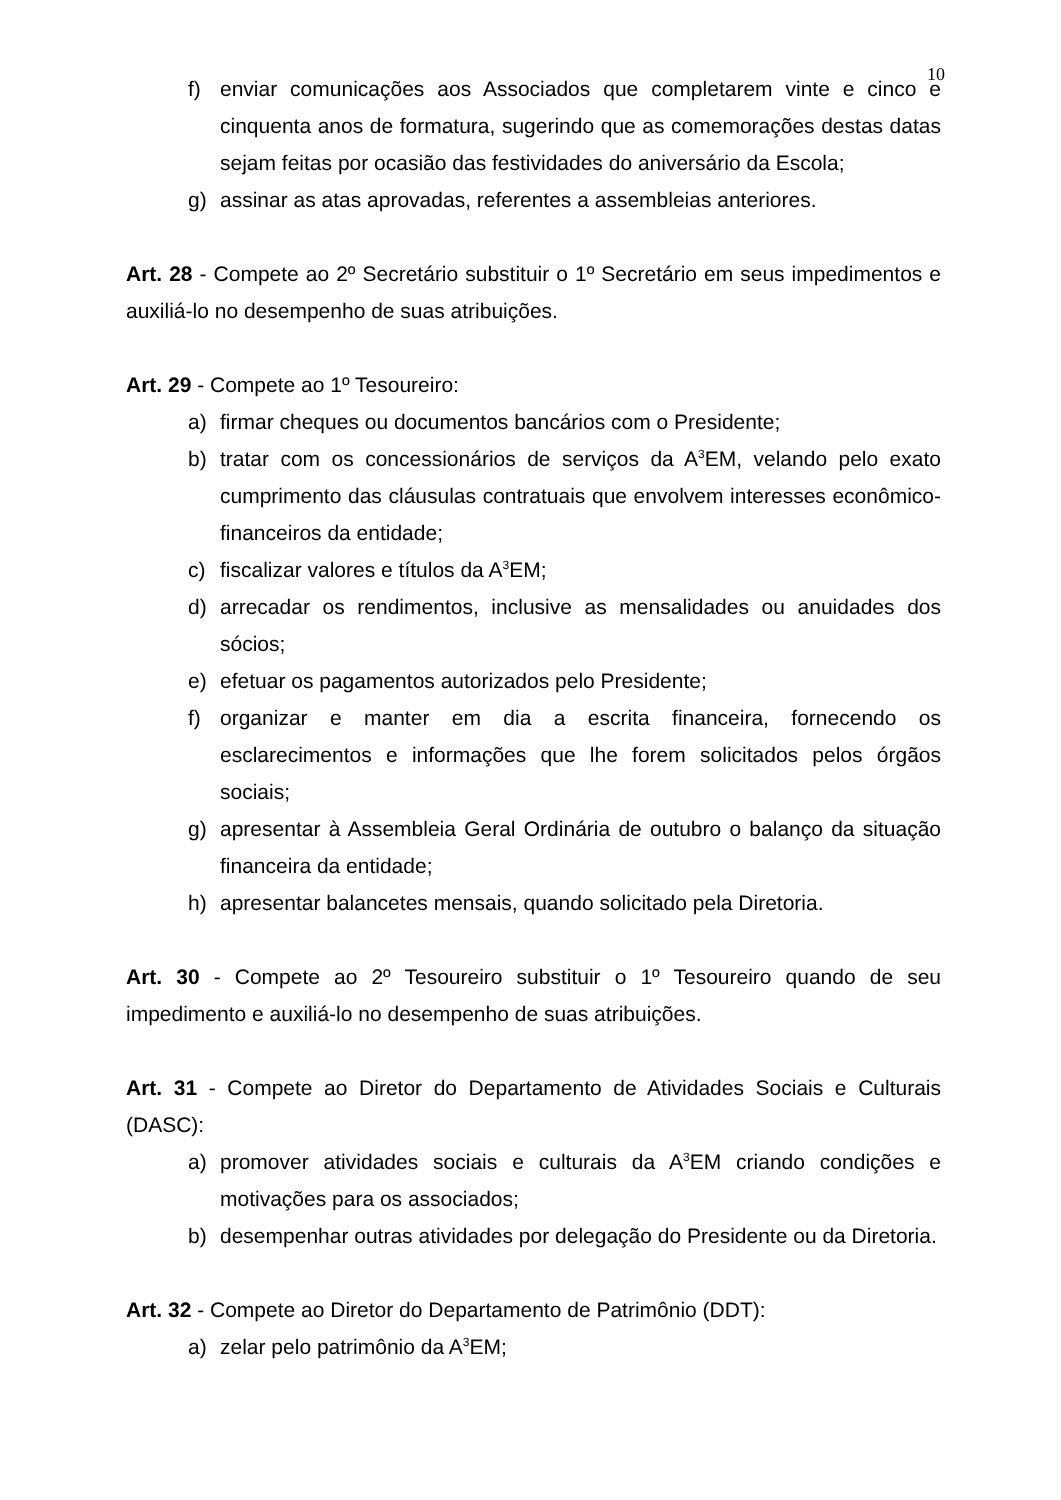10
f) enviar comunicações aos Associados que completarem vinte e cinco e cinquenta anos de formatura, sugerindo que as comemorações destas datas sejam feitas por ocasião das festividades do aniversário da Escola;
g) assinar as atas aprovadas, referentes a assembleias anteriores.
Art. 28 - Compete ao 2º Secretário substituir o 1º Secretário em seus impedimentos e auxiliá-lo no desempenho de suas atribuições.
Art. 29 - Compete ao 1º Tesoureiro:
a) firmar cheques ou documentos bancários com o Presidente;
b) tratar com os concessionários de serviços da A<sup>3</sup>EM, velando pelo exato cumprimento das cláusulas contratuais que envolvem interesses econômico-financeiros da entidade;
c) fiscalizar valores e títulos da A<sup>3</sup>EM;
d) arrecadar os rendimentos, inclusive as mensalidades ou anuidades dos sócios;
e) efetuar os pagamentos autorizados pelo Presidente;
f) organizar e manter em dia a escrita financeira, fornecendo os esclarecimentos e informações que lhe forem solicitados pelos órgãos sociais;
g) apresentar à Assembleia Geral Ordinária de outubro o balanço da situação financeira da entidade;
h) apresentar balancetes mensais, quando solicitado pela Diretoria.
Art. 30 - Compete ao 2º Tesoureiro substituir o 1º Tesoureiro quando de seu impedimento e auxiliá-lo no desempenho de suas atribuições.
Art. 31 - Compete ao Diretor do Departamento de Atividades Sociais e Culturais (DASC):
a) promover atividades sociais e culturais da A<sup>3</sup>EM criando condições e motivações para os associados;
b) desempenhar outras atividades por delegação do Presidente ou da Diretoria.
Art. 32 - Compete ao Diretor do Departamento de Patrimônio (DDT):
a) zelar pelo patrimônio da A<sup>3</sup>EM;